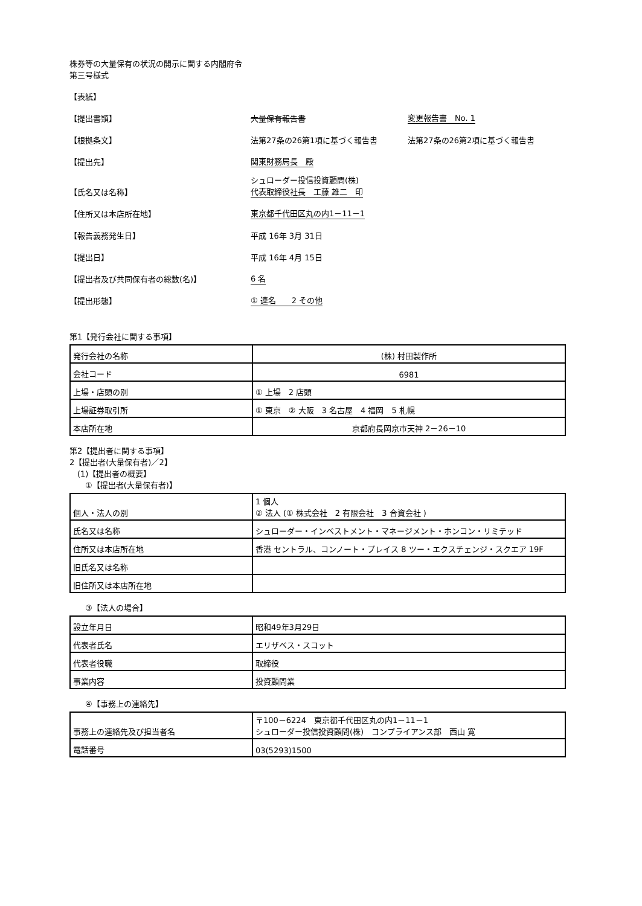株券等の大量保有の状況の開示に関する内閣府令
第三号様式
【表紙】
【提出書類】 大量保有報告書 変更報告書　No. 1
【根拠条文】 法第27条の26第1項に基づく報告書 法第27条の26第2項に基づく報告書
【提出先】 関東財務局長　殿
【氏名又は名称】 シュローダー投信投資顧問(株)
代表取締役社長　工藤 雄二　印
【住所又は本店所在地】 東京都千代田区丸の内1－11－1
【報告義務発生日】 平成 16年 3月 31日
【提出日】 平成 16年 4月 15日
【提出者及び共同保有者の総数(名)】 6 名
【提出形態】 ① 連名　　2 その他
第1【発行会社に関する事項】
| 発行会社の名称 | (株) 村田製作所 |
| 会社コード | 6981 |
| 上場・店頭の別 | ① 上場 2 店頭 |
| 上場証券取引所 | ① 東京 ② 大阪 3 名古屋 4 福岡 5 札幌 |
| 本店所在地 | 京都府長岡京市天神 2－26－10 |
第2【提出者に関する事項】
2【提出者(大量保有者)／2】
　(1)【提出者の概要】
　　①【提出者(大量保有者)】
| 個人・法人の別 | 1 個人 ② 法人 (① 株式会社 2 有限会社 3 合資会社 ) |
| 氏名又は名称 | シュローダー・インベストメント・マネージメント・ホンコン・リミテッド |
| 住所又は本店所在地 | 香港 セントラル、コンノート・プレイス 8 ツー・エクスチェンジ・スクエア 19F |
| 旧氏名又は名称 | |
| 旧住所又は本店所在地 | |
　　③【法人の場合】
| 設立年月日 | 昭和49年3月29日 |
| 代表者氏名 | エリザベス・スコット |
| 代表者役職 | 取締役 |
| 事業内容 | 投資顧問業 |
　　④【事務上の連絡先】
| 事務上の連絡先及び担当者名 | 〒100－6224 東京都千代田区丸の内1－11－1 シュローダー投信投資顧問(株) コンプライアンス部 西山 寛 |
| 電話番号 | 03(5293)1500 |